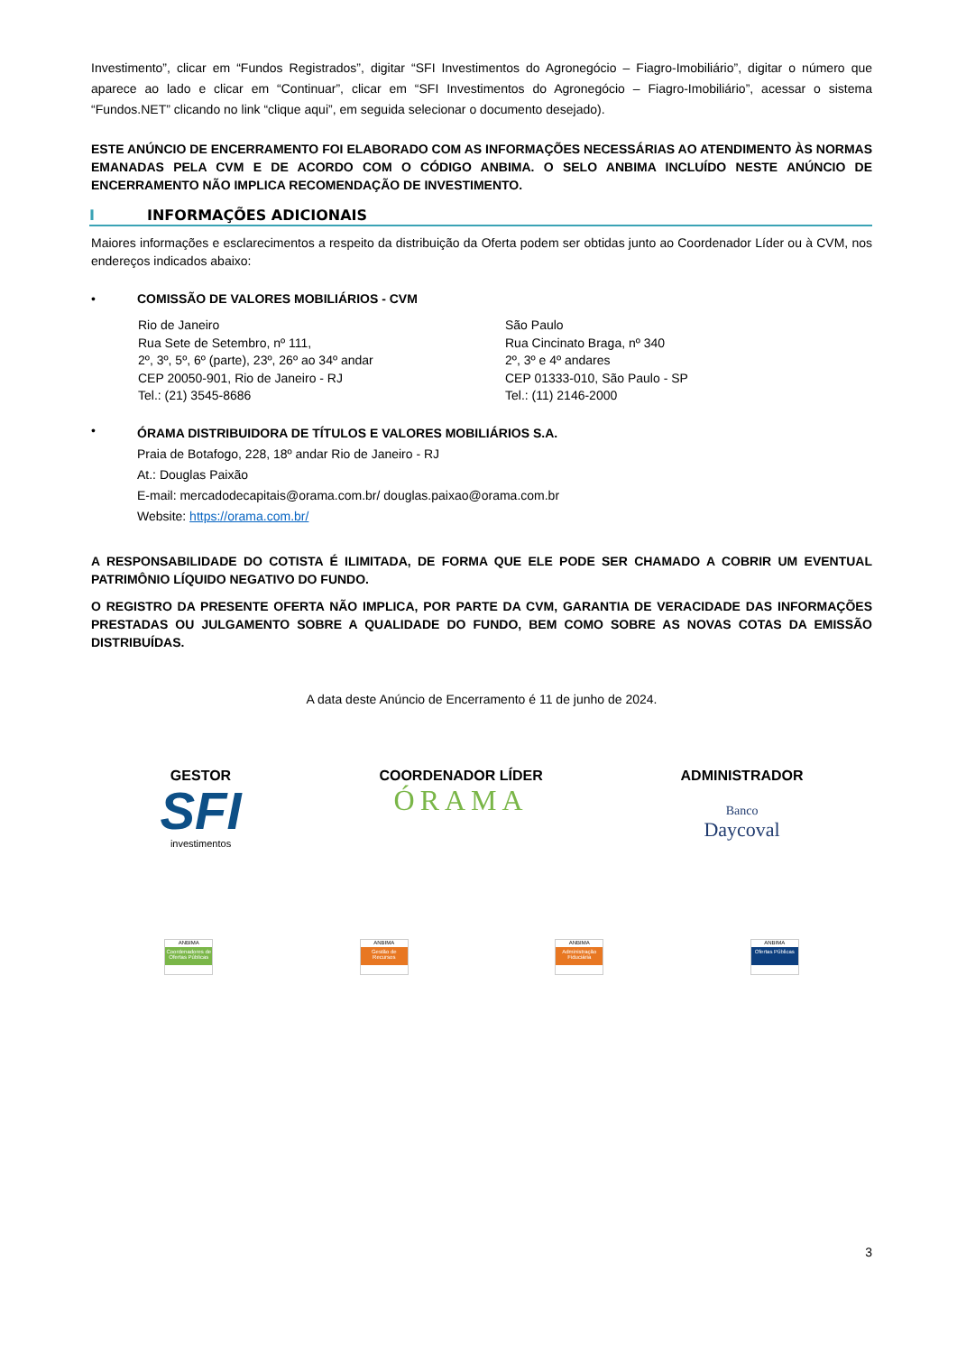Investimento”, clicar em “Fundos Registrados”, digitar “SFI Investimentos do Agronegócio – Fiagro-Imobiliário”, digitar o número que aparece ao lado e clicar em “Continuar”, clicar em “SFI Investimentos do Agronegócio – Fiagro-Imobiliário”, acessar o sistema “Fundos.NET” clicando no link “clique aqui”, em seguida selecionar o documento desejado).
ESTE ANÚNCIO DE ENCERRAMENTO FOI ELABORADO COM AS INFORMAÇÕES NECESSÁRIAS AO ATENDIMENTO ÀS NORMAS EMANADAS PELA CVM E DE ACORDO COM O CÓDIGO ANBIMA. O SELO ANBIMA INCLUÍDO NESTE ANÚNCIO DE ENCERRAMENTO NÃO IMPLICA RECOMENDAÇÃO DE INVESTIMENTO.
I INFORMAÇÕES ADICIONAIS
Maiores informações e esclarecimentos a respeito da distribuição da Oferta podem ser obtidas junto ao Coordenador Líder ou à CVM, nos endereços indicados abaixo:
• COMISSÃO DE VALORES MOBILIÁRIOS - CVM
Rio de Janeiro
Rua Sete de Setembro, nº 111,
2º, 3º, 5º, 6º (parte), 23º, 26º ao 34º andar
CEP 20050-901, Rio de Janeiro - RJ
Tel.: (21) 3545-8686
São Paulo
Rua Cincinato Braga, nº 340
2º, 3º e 4º andares
CEP 01333-010, São Paulo - SP
Tel.: (11) 2146-2000
•
ÓRAMA DISTRIBUIDORA DE TÍTULOS E VALORES MOBILIÁRIOS S.A.
Praia de Botafogo, 228, 18º andar Rio de Janeiro - RJ
At.: Douglas Paixão
E-mail: mercadodecapitais@orama.com.br/ douglas.paixao@orama.com.br
Website: https://orama.com.br/
A RESPONSABILIDADE DO COTISTA É ILIMITADA, DE FORMA QUE ELE PODE SER CHAMADO A COBRIR UM EVENTUAL PATRIMÔNIO LÍQUIDO NEGATIVO DO FUNDO.
O REGISTRO DA PRESENTE OFERTA NÃO IMPLICA, POR PARTE DA CVM, GARANTIA DE VERACIDADE DAS INFORMAÇÕES PRESTADAS OU JULGAMENTO SOBRE A QUALIDADE DO FUNDO, BEM COMO SOBRE AS NOVAS COTAS DA EMISSÃO DISTRIBUÍDAS.
A data deste Anúncio de Encerramento é 11 de junho de 2024.
GESTOR
SFI
investimentos
COORDENADOR LÍDER
ÓRAMA
ADMINISTRADOR
Banco
Daycoval
ANBIMA
Coordenadores de Ofertas Públicas
ANBIMA
Gestão de Recursos
ANBIMA
Administração Fiduciária
ANBIMA
Ofertas Públicas
3